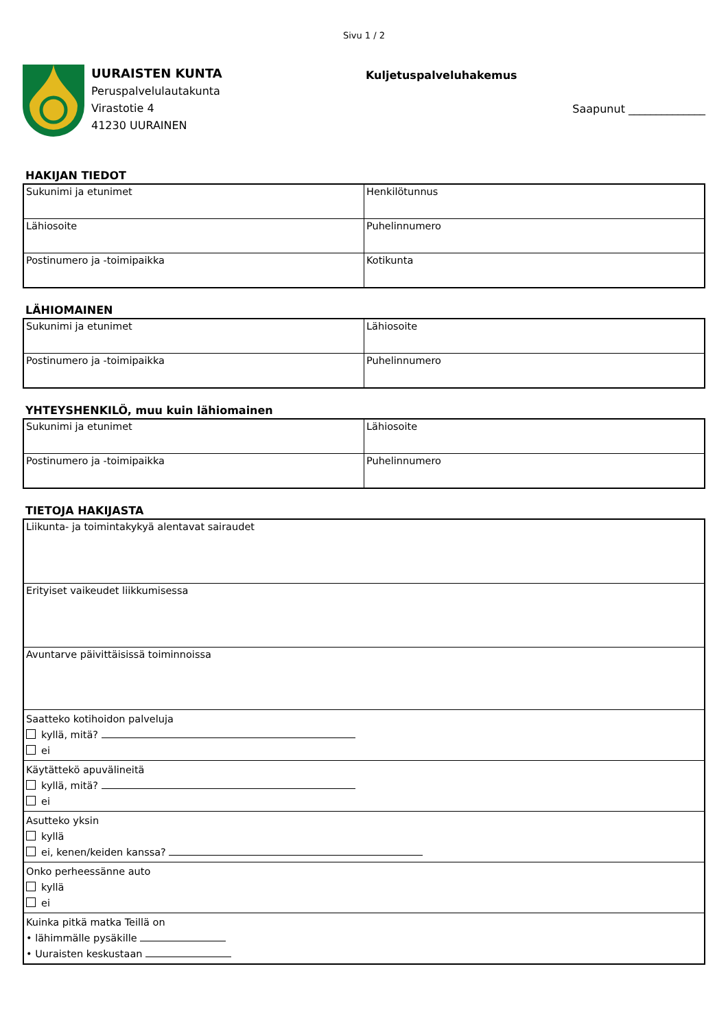Sivu 1 / 2
UURAISTEN KUNTA
Peruspalvelulautakunta
Virastotie 4
41230 UURAINEN
Kuljetuspalveluhakemus
Saapunut ______________
HAKIJAN TIEDOT
| Sukunimi ja etunimet | Henkilötunnus |
| Lähiosoite | Puhelinnumero |
| Postinumero ja -toimipaikka | Kotikunta |
LÄHIOMAINEN
| Sukunimi ja etunimet | Lähiosoite |
| Postinumero ja -toimipaikka | Puhelinnumero |
YHTEYSHENKILÖ, muu kuin lähiomainen
| Sukunimi ja etunimet | Lähiosoite |
| Postinumero ja -toimipaikka | Puhelinnumero |
TIETOJA HAKIJASTA
| Liikunta- ja toimintakykyä alentavat sairaudet |
| Erityiset vaikeudet liikkumisessa |
| Avuntarve päivittäisissä toiminnoissa |
| Saatteko kotihoidon palveluja kyllä, mitä? ei |
| Käytättekö apuvälineitä kyllä, mitä? ei |
| Asutteko yksin kyllä ei, kenen/keiden kanssa? |
| Onko perheessänne auto kyllä ei |
| Kuinka pitkä matka Teillä on • lähimmälle pysäkille • Uuraisten keskustaan |